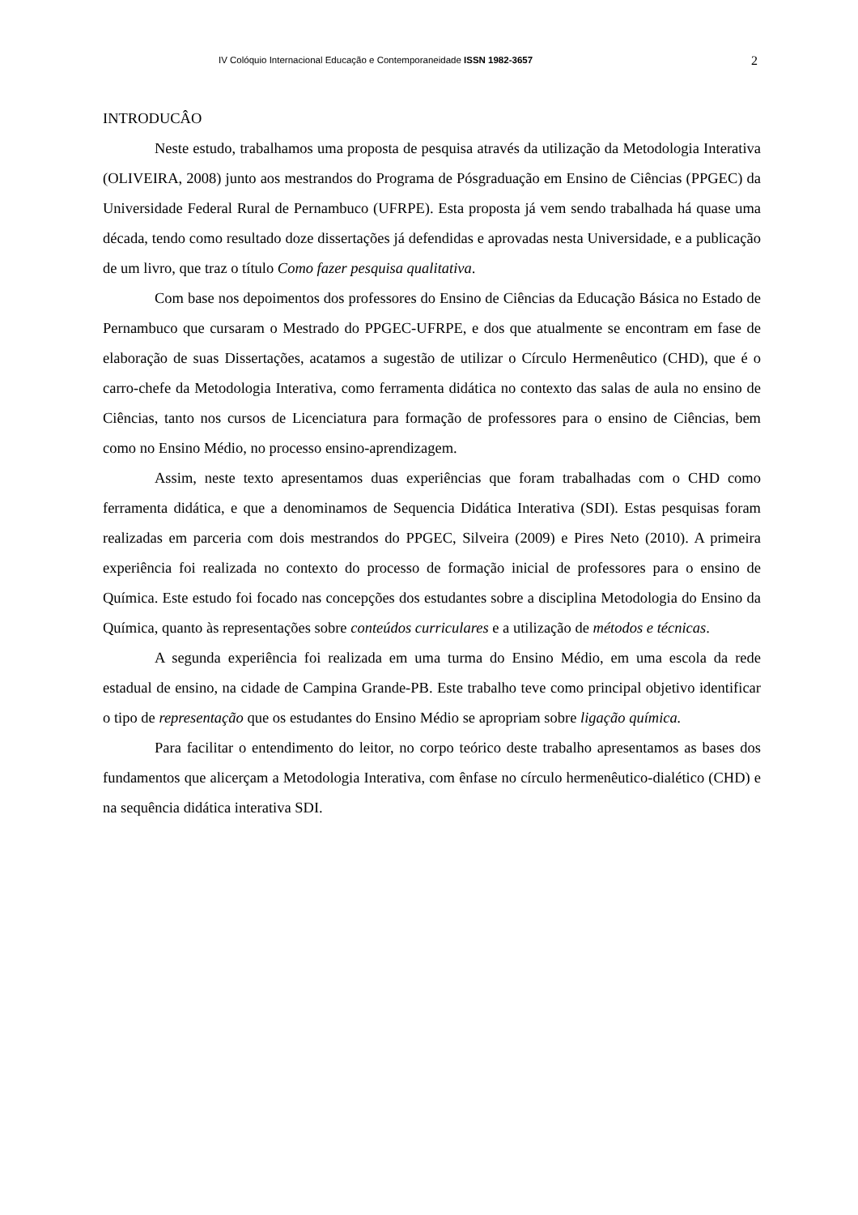IV Colóquio Internacional Educação e Contemporaneidade ISSN 1982-3657 2
INTRODUCÂO
Neste estudo, trabalhamos uma proposta de pesquisa através da utilização da Metodologia Interativa (OLIVEIRA, 2008) junto aos mestrandos do Programa de Pósgraduação em Ensino de Ciências (PPGEC) da Universidade Federal Rural de Pernambuco (UFRPE). Esta proposta já vem sendo trabalhada há quase uma década, tendo como resultado doze dissertações já defendidas e aprovadas nesta Universidade, e a publicação de um livro, que traz o título Como fazer pesquisa qualitativa.
Com base nos depoimentos dos professores do Ensino de Ciências da Educação Básica no Estado de Pernambuco que cursaram o Mestrado do PPGEC-UFRPE, e dos que atualmente se encontram em fase de elaboração de suas Dissertações, acatamos a sugestão de utilizar o Círculo Hermenêutico (CHD), que é o carro-chefe da Metodologia Interativa, como ferramenta didática no contexto das salas de aula no ensino de Ciências, tanto nos cursos de Licenciatura para formação de professores para o ensino de Ciências, bem como no Ensino Médio, no processo ensino-aprendizagem.
Assim, neste texto apresentamos duas experiências que foram trabalhadas com o CHD como ferramenta didática, e que a denominamos de Sequencia Didática Interativa (SDI). Estas pesquisas foram realizadas em parceria com dois mestrandos do PPGEC, Silveira (2009) e Pires Neto (2010). A primeira experiência foi realizada no contexto do processo de formação inicial de professores para o ensino de Química. Este estudo foi focado nas concepções dos estudantes sobre a disciplina Metodologia do Ensino da Química, quanto às representações sobre conteúdos curriculares e a utilização de métodos e técnicas.
A segunda experiência foi realizada em uma turma do Ensino Médio, em uma escola da rede estadual de ensino, na cidade de Campina Grande-PB. Este trabalho teve como principal objetivo identificar o tipo de representação que os estudantes do Ensino Médio se apropriam sobre ligação química.
Para facilitar o entendimento do leitor, no corpo teórico deste trabalho apresentamos as bases dos fundamentos que alicerçam a Metodologia Interativa, com ênfase no círculo hermenêutico-dialético (CHD) e na sequência didática interativa SDI.